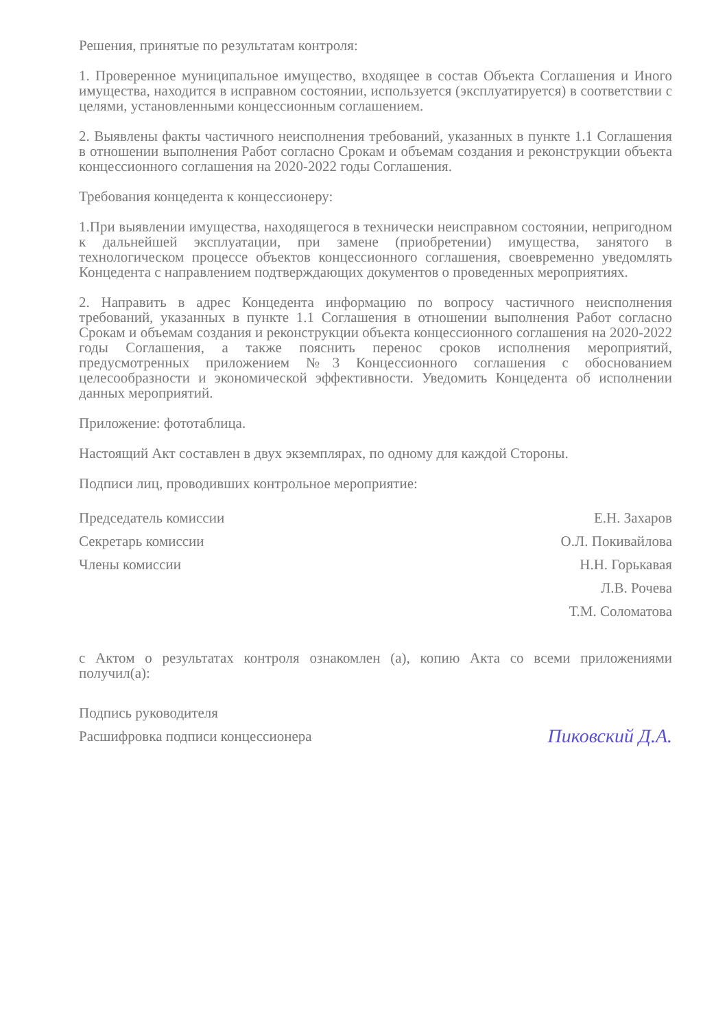Решения, принятые по результатам контроля:
1. Проверенное муниципальное имущество, входящее в состав Объекта Соглашения и Иного имущества, находится в исправном состоянии, используется (эксплуатируется) в соответствии с целями, установленными концессионным соглашением.
2. Выявлены факты частичного неисполнения требований, указанных в пункте 1.1 Соглашения в отношении выполнения Работ согласно Срокам и объемам создания и реконструкции объекта концессионного соглашения на 2020-2022 годы Соглашения.
Требования концедента к концессионеру:
1.При выявлении имущества, находящегося в технически неисправном состоянии, непригодном к дальнейшей эксплуатации, при замене (приобретении) имущества, занятого в технологическом процессе объектов концессионного соглашения, своевременно уведомлять Концедента с направлением подтверждающих документов о проведенных мероприятиях.
2. Направить в адрес Концедента информацию по вопросу частичного неисполнения требований, указанных в пункте 1.1 Соглашения в отношении выполнения Работ согласно Срокам и объемам создания и реконструкции объекта концессионного соглашения на 2020-2022 годы Соглашения, а также пояснить перенос сроков исполнения мероприятий, предусмотренных приложением №3 Концессионного соглашения с обоснованием целесообразности и экономической эффективности. Уведомить Концедента об исполнении данных мероприятий.
Приложение: фототаблица.
Настоящий Акт составлен в двух экземплярах, по одному для каждой Стороны.
Подписи лиц, проводивших контрольное мероприятие:
Председатель комиссии
Секретарь комиссии
Члены комиссии
Е.Н. Захаров
О.Л. Покивайлова
Н.Н. Горькавая
Л.В. Рочева
Т.М. Соломатова
с Актом о результатах контроля ознакомлен (а), копию Акта со всеми приложениями получил(а):
Подпись руководителя
Расшифровка подписи концессионера
Пиковский Д.А.